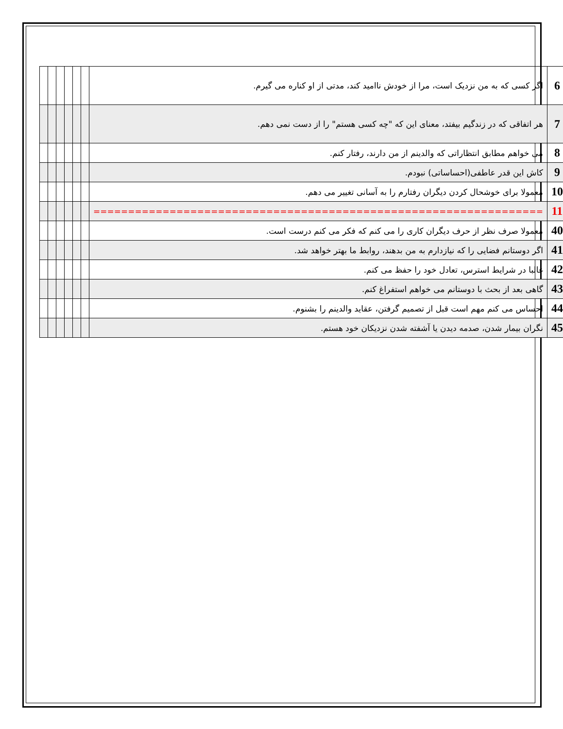| 6 | اگر کسی که به من نزدیک است، مرا از خودش ناامید کند، مدتی از او کناره می گیرم. | | | | | | |
| 7 | هر اتفاقی که در زندگیم بیفتد، معنای این که "چه کسی هستم" را از دست نمی دهم. | | | | | | |
| 8 | می خواهم مطابق انتظاراتی که والدینم از من دارند، رفتار کنم. | | | | | | |
| 9 | کاش این قدر عاطفی(احساساتی) نبودم. | | | | | | |
| 10 | معمولا برای خوشحال کردن دیگران رفتارم را به آسانی تغییر می دهم. | | | | | | |
| 11 | ================================================================= | | | | | | |
| 40 | معمولا صرف نظر از حرف دیگران کاری را می کنم که فکر می کنم درست است. | | | | | | |
| 41 | اگر دوستانم فضایی را که نیازدارم به من بدهند، روابط ما بهتر خواهد شد. | | | | | | |
| 42 | غالبا در شرایط استرس، تعادل خود را حفظ می کنم. | | | | | | |
| 43 | گاهی بعد از بحث با دوستانم می خواهم استفراغ کنم. | | | | | | |
| 44 | احساس می کنم مهم است قبل از تصمیم گرفتن، عقاید والدینم را بشنوم. | | | | | | |
| 45 | نگران بیمار شدن، صدمه دیدن یا آشفته شدن نزدیکان خود هستم. | | | | | | |